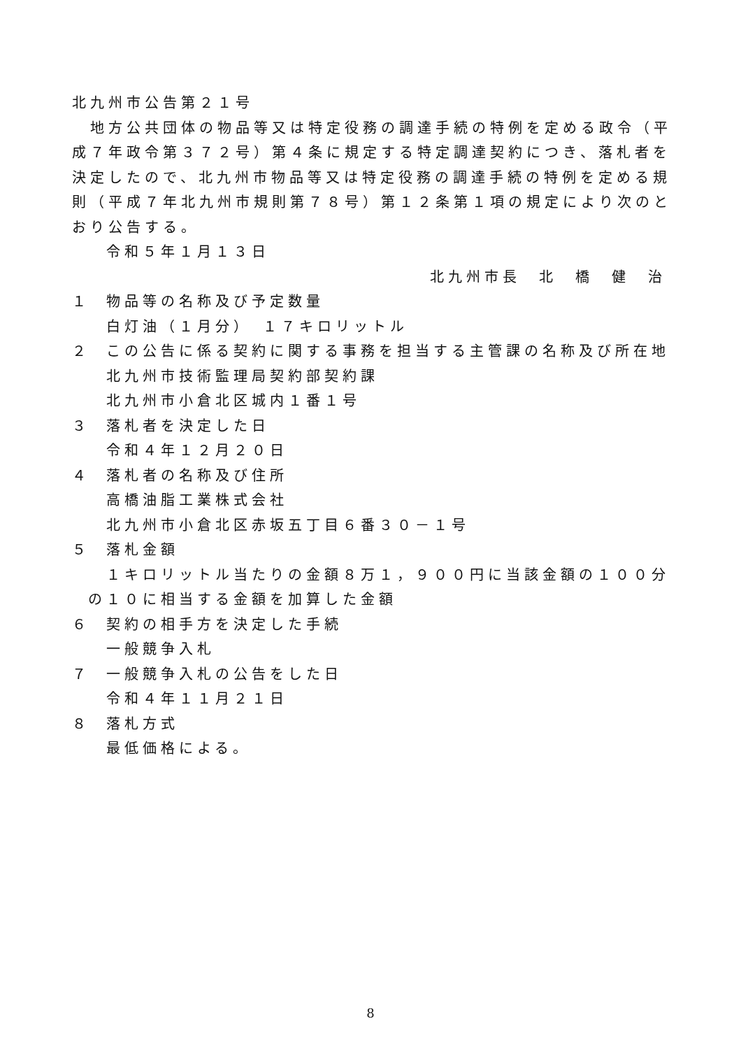北九州市公告第２１号
　地方公共団体の物品等又は特定役務の調達手続の特例を定める政令（平成７年政令第３７２号）第４条に規定する特定調達契約につき、落札者を決定したので、北九州市物品等又は特定役務の調達手続の特例を定める規則（平成７年北九州市規則第７８号）第１２条第１項の規定により次のとおり公告する。
令和５年１月１３日
北九州市長　北　橋　健　治
１ 物品等の名称及び予定数量
白灯油（１月分）　１７キロリットル
２ この公告に係る契約に関する事務を担当する主管課の名称及び所在地
北九州市技術監理局契約部契約課
北九州市小倉北区城内１番１号
３ 落札者を決定した日
令和４年１２月２０日
４ 落札者の名称及び住所
高橋油脂工業株式会社
北九州市小倉北区赤坂五丁目６番３０－１号
５ 落札金額
１キロリットル当たりの金額８万１，９００円に当該金額の１００分の１０に相当する金額を加算した金額
６ 契約の相手方を決定した手続
一般競争入札
７ 一般競争入札の公告をした日
令和４年１１月２１日
８ 落札方式
最低価格による。
8